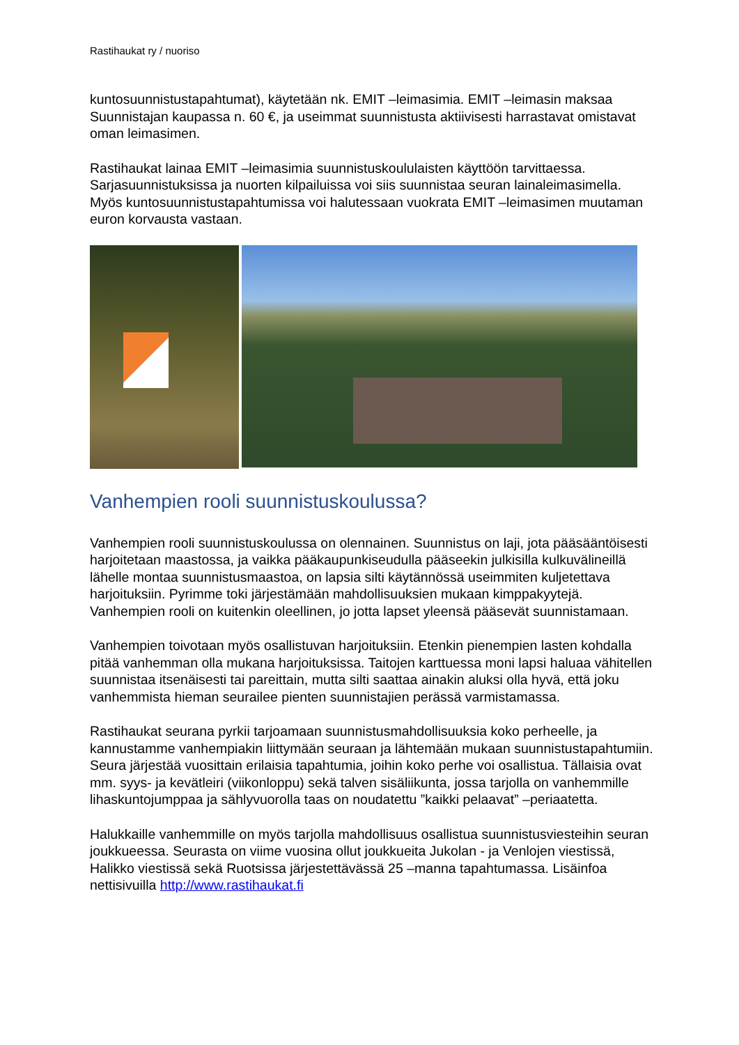Rastihaukat ry / nuoriso
kuntosuunnistustapahtumat), käytetään nk. EMIT –leimasimia. EMIT –leimasin maksaa Suunnistajan kaupassa n. 60 €, ja useimmat suunnistusta aktiivisesti harrastavat omistavat oman leimasimen.
Rastihaukat lainaa EMIT –leimasimia suunnistuskoululaisten käyttöön tarvittaessa. Sarjasuunnistuksissa ja nuorten kilpailuissa voi siis suunnistaa seuran lainaleimasimella. Myös kuntosuunnistustapahtumissa voi halutessaan vuokrata EMIT –leimasimen muutaman euron korvausta vastaan.
Vanhempien rooli suunnistuskoulussa?
Vanhempien rooli suunnistuskoulussa on olennainen. Suunnistus on laji, jota pääsääntöisesti harjoitetaan maastossa, ja vaikka pääkaupunkiseudulla pääseekin julkisilla kulkuvälineillä lähelle montaa suunnistusmaastoa, on lapsia silti käytännössä useimmiten kuljetettava harjoituksiin. Pyrimme toki järjestämään mahdollisuuksien mukaan kimppakyytejä. Vanhempien rooli on kuitenkin oleellinen, jo jotta lapset yleensä pääsevät suunnistamaan.
Vanhempien toivotaan myös osallistuvan harjoituksiin. Etenkin pienempien lasten kohdalla pitää vanhemman olla mukana harjoituksissa. Taitojen karttuessa moni lapsi haluaa vähitellen suunnistaa itsenäisesti tai pareittain, mutta silti saattaa ainakin aluksi olla hyvä, että joku vanhemmista hieman seurailee pienten suunnistajien perässä varmistamassa.
Rastihaukat seurana pyrkii tarjoamaan suunnistusmahdollisuuksia koko perheelle, ja kannustamme vanhempiakin liittymään seuraan ja lähtemään mukaan suunnistustapahtumiin. Seura järjestää vuosittain erilaisia tapahtumia, joihin koko perhe voi osallistua. Tällaisia ovat mm. syys- ja kevätleiri (viikonloppu) sekä talven sisäliikunta, jossa tarjolla on vanhemmille lihaskuntojumppaa ja sählyvuorolla taas on noudatettu ”kaikki pelaavat” –periaatetta.
Halukkaille vanhemmille on myös tarjolla mahdollisuus osallistua suunnistusviesteihin seuran joukkueessa. Seurasta on viime vuosina ollut joukkueita Jukolan - ja Venlojen viestissä, Halikko viestissä sekä Ruotsissa järjestettävässä 25 –manna tapahtumassa. Lisäinfoa nettisivuilla http://www.rastihaukat.fi